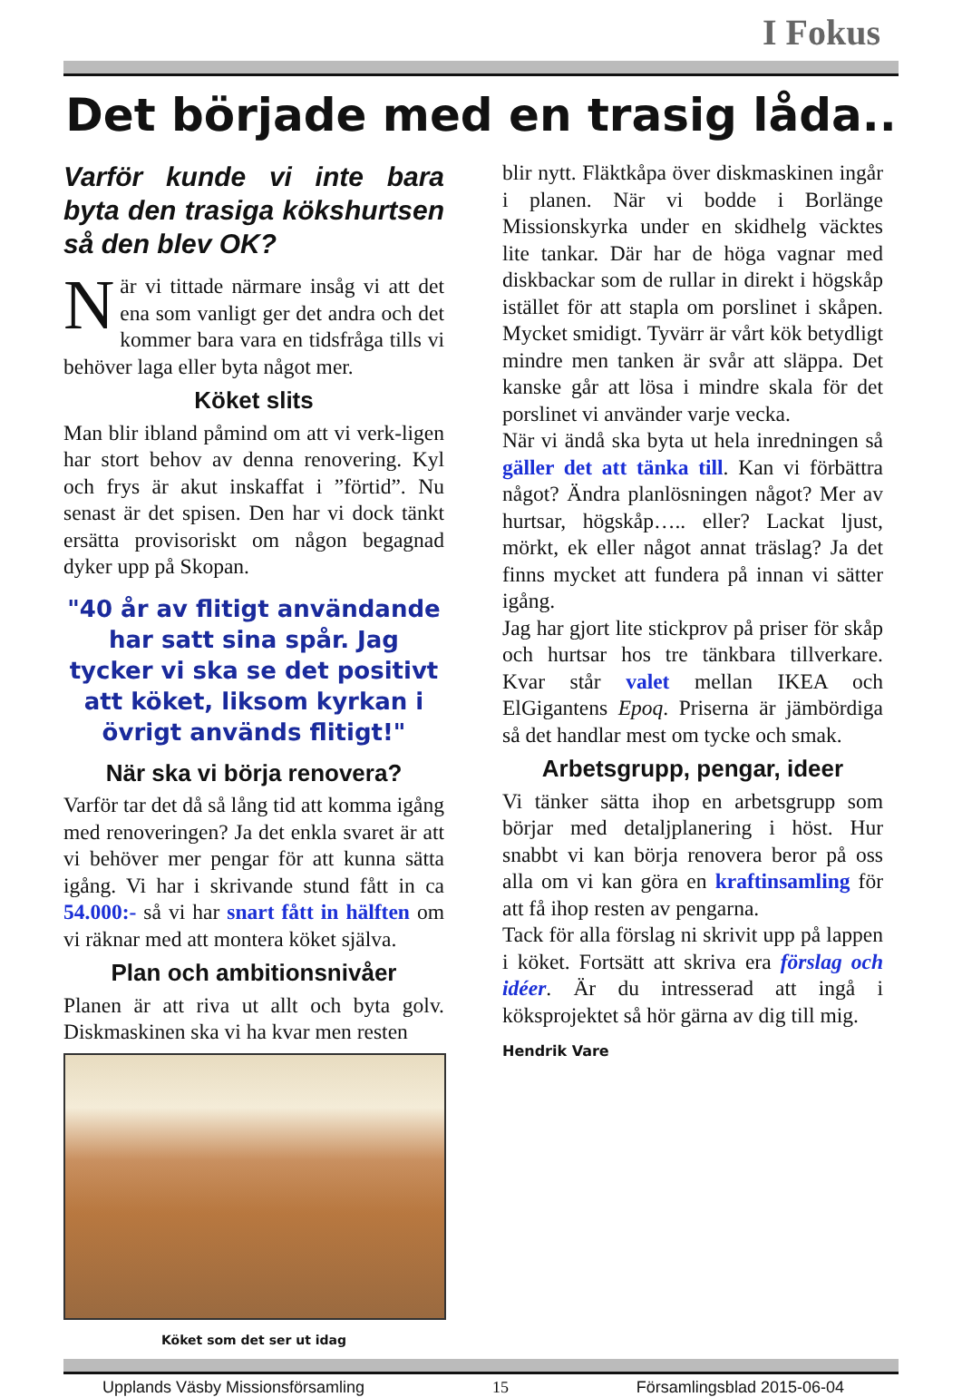I Fokus
Det började med en trasig låda..
Varför kunde vi inte bara byta den trasiga kökshurtsen så den blev OK?
När vi tittade närmare insåg vi att det ena som vanligt ger det andra och det kommer bara vara en tidsfråga tills vi behöver laga eller byta något mer.
Köket slits
Man blir ibland påmind om att vi verk-ligen har stort behov av denna renovering. Kyl och frys är akut inskaffat i ”förtid”. Nu senast är det spisen. Den har vi dock tänkt ersätta provisoriskt om någon begagnad dyker upp på Skopan.
"40 år av flitigt användande har satt sina spår. Jag tycker vi ska se det positivt att köket, liksom kyrkan i övrigt används flitigt!"
När ska vi börja renovera?
Varför tar det då så lång tid att komma igång med renoveringen? Ja det enkla svaret är att vi behöver mer pengar för att kunna sätta igång. Vi har i skrivande stund fått in ca 54.000:- så vi har snart fått in hälften om vi räknar med att montera köket själva.
Plan och ambitionsnivåer
Planen är att riva ut allt och byta golv. Diskmaskinen ska vi ha kvar men resten
Köket som det ser ut idag
blir nytt. Fläktkåpa över diskmaskinen ingår i planen. När vi bodde i Borlänge Missionskyrka under en skidhelg väcktes lite tankar. Där har de höga vagnar med diskbackar som de rullar in direkt i högskåp istället för att stapla om porslinet i skåpen. Mycket smidigt. Tyvärr är vårt kök betydligt mindre men tanken är svår att släppa. Det kanske går att lösa i mindre skala för det porslinet vi använder varje vecka.
När vi ändå ska byta ut hela inredningen så gäller det att tänka till. Kan vi förbättra något? Ändra planlösningen något? Mer av hurtsar, högskåp….. eller? Lackat ljust, mörkt, ek eller något annat träslag? Ja det finns mycket att fundera på innan vi sätter igång.
Jag har gjort lite stickprov på priser för skåp och hurtsar hos tre tänkbara tillverkare. Kvar står valet mellan IKEA och ElGigantens Epoq. Priserna är jämbördiga så det handlar mest om tycke och smak.
Arbetsgrupp, pengar, ideer
Vi tänker sätta ihop en arbetsgrupp som börjar med detaljplanering i höst. Hur snabbt vi kan börja renovera beror på oss alla om vi kan göra en kraftinsamling för att få ihop resten av pengarna.
Tack för alla förslag ni skrivit upp på lappen i köket. Fortsätt att skriva era förslag och idéer. Är du intresserad att ingå i köksprojektet så hör gärna av dig till mig.
Hendrik Vare
Upplands Väsby Missionsförsamling 15 Församlingsblad 2015-06-04